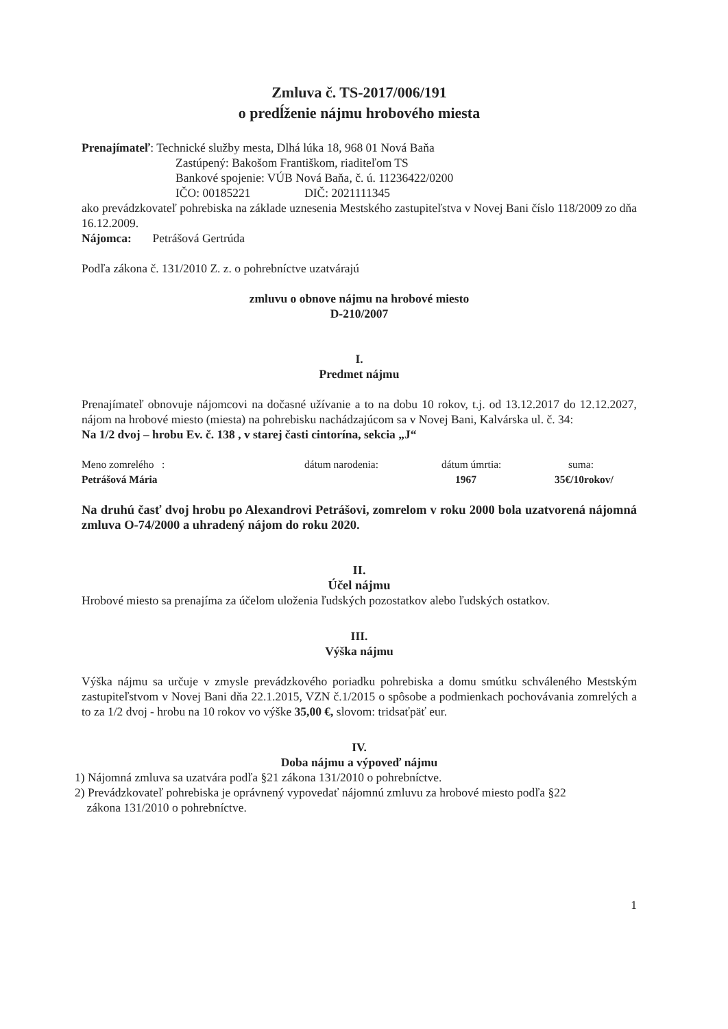Zmluva č. TS-2017/006/191
o predĺženie nájmu hrobového miesta
Prenajímateľ: Technické služby mesta, Dlhá lúka 18, 968 01 Nová Baňa
Zastúpený: Bakošom Františkom, riaditeľom TS
Bankové spojenie: VÚB Nová Baňa, č. ú. 11236422/0200
IČO: 00185221 DIČ: 2021111345
ako prevádzkovateľ pohrebiska na základe uznesenia Mestského zastupiteľstva v Novej Bani číslo 118/2009 zo dňa 16.12.2009.
Nájomca: Petrášová Gertrúda
Podľa zákona č. 131/2010 Z. z. o pohrebníctve uzatvárajú
zmluvu o obnove nájmu na hrobové miesto
D-210/2007
I.
Predmet nájmu
Prenajímateľ obnovuje nájomcovi na dočasné užívanie a to na dobu 10 rokov, t.j. od 13.12.2017 do 12.12.2027, nájom na hrobové miesto (miesta) na pohrebisku nachádzajúcom sa v Novej Bani, Kalvárska ul. č. 34:
Na 1/2 dvoj – hrobu Ev. č. 138 , v starej časti cintorína, sekcia „J“
Meno zomrelého : dátum narodenia: dátum úmrtia: suma:
Petrášová Mária 1967 35€/10rokov/
Na druhú časť dvoj hrobu po Alexandrovi Petrášovi, zomrelom v roku 2000 bola uzatvorená nájomná zmluva O-74/2000 a uhradený nájom do roku 2020.
II.
Účel nájmu
Hrobové miesto sa prenajíma za účelom uloženia ľudských pozostatkov alebo ľudských ostatkov.
III.
Výška nájmu
Výška nájmu sa určuje v zmysle prevádzkového poriadku pohrebiska a domu smútku schváleného Mestským zastupiteľstvom v Novej Bani dňa 22.1.2015, VZN č.1/2015 o spôsobe a podmienkach pochovávania zomrelých a to za 1/2 dvoj - hrobu na 10 rokov vo výške 35,00 €, slovom: tridsaťpäť eur.
IV.
Doba nájmu a výpoveď nájmu
1) Nájomná zmluva sa uzatvára podľa §21 zákona 131/2010 o pohrebníctve.
2) Prevádzkovateľ pohrebiska je oprávnený vypovedať nájomnú zmluvu za hrobové miesto podľa §22
zákona 131/2010 o pohrebníctve.
1